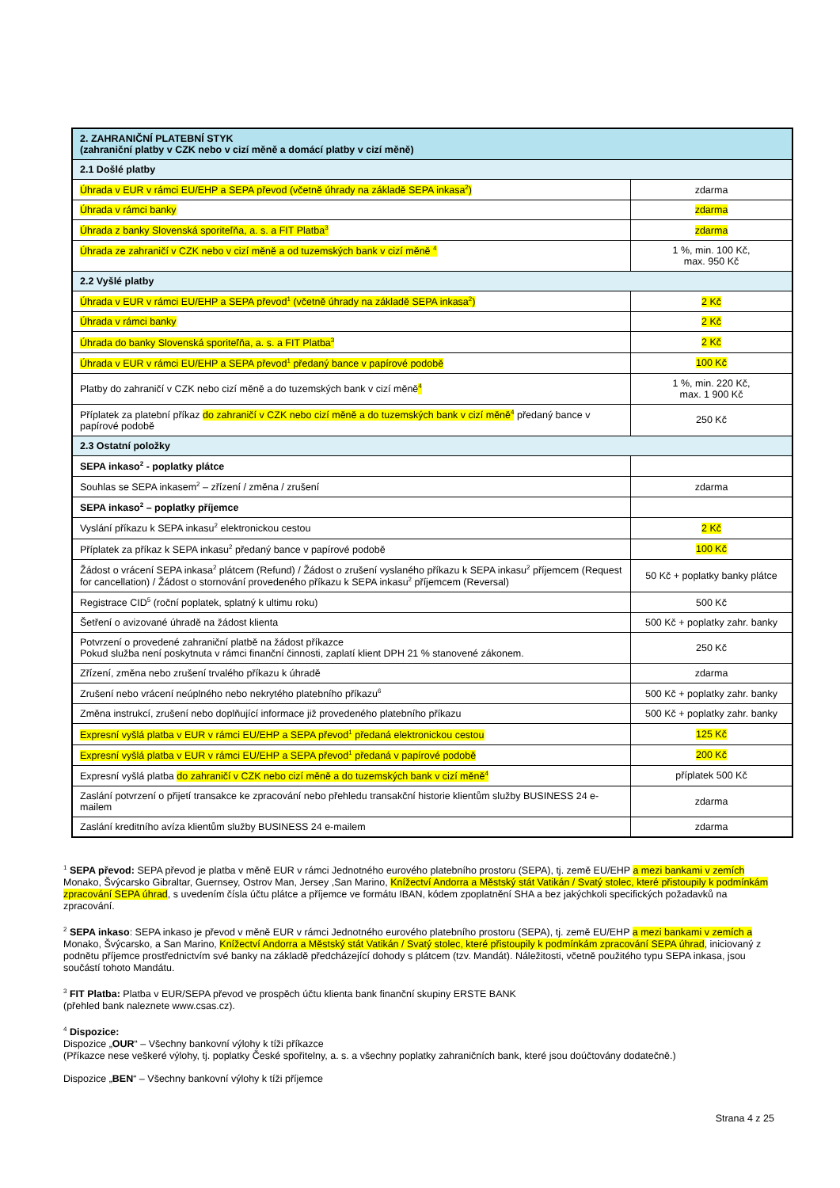| 2. ZAHRANIČNÍ PLATEBNÍ STYK (zahraniční platby v CZK nebo v cizí měně a domácí platby v cizí měně) | |
| --- | --- |
| 2.1 Došlé platby | |
| Úhrada v EUR v rámci EU/EHP a SEPA převod (včetně úhrady na základě SEPA inkasa<sup>2</sup>) | zdarma |
| Úhrada v rámci banky | zdarma |
| Úhrada z banky Slovenská sporiteľňa, a. s. a FIT Platba<sup>3</sup> | zdarma |
| Úhrada ze zahraničí v CZK nebo v cizí měně a od tuzemských bank v cizí měně <sup>4</sup> | 1 %, min. 100 Kč, max. 950 Kč |
| 2.2 Vyšlé platby | |
| Úhrada v EUR v rámci EU/EHP a SEPA převod<sup>1</sup> (včetně úhrady na základě SEPA inkasa<sup>2</sup>) | 2 Kč |
| Úhrada v rámci banky | 2 Kč |
| Úhrada do banky Slovenská sporiteľňa, a. s. a FIT Platba<sup>3</sup> | 2 Kč |
| Úhrada v EUR v rámci EU/EHP a SEPA převod<sup>1</sup> předaný bance v papírové podobě | 100 Kč |
| Platby do zahraničí v CZK nebo cizí měně a do tuzemských bank v cizí měně <sup>4</sup> | 1 %, min. 220 Kč, max. 1 900 Kč |
| Příplatek za platební příkaz do zahraničí v CZK nebo cizí měně a do tuzemských bank v cizí měně<sup>4</sup> předaný bance v papírové podobě | 250 Kč |
| 2.3 Ostatní položky | |
| SEPA inkaso<sup>2</sup> - poplatky plátce | |
| Souhlas se SEPA inkasem<sup>2</sup> – zřízení / změna / zrušení | zdarma |
| SEPA inkaso<sup>2</sup> – poplatky příjemce | |
| Vyslání příkazu k SEPA inkasu<sup>2</sup> elektronickou cestou | 2 Kč |
| Příplatek za příkaz k SEPA inkasu<sup>2</sup> předaný bance v papírové podobě | 100 Kč |
| Žádost o vrácení SEPA inkasa<sup>2</sup> plátcem (Refund) / Žádost o zrušení vyslaného příkazu k SEPA inkasu<sup>2</sup> příjemcem (Request for cancellation) / Žádost o stornování provedeného příkazu k SEPA inkasu<sup>2</sup> příjemcem (Reversal) | 50 Kč + poplatky banky plátce |
| Registrace CID<sup>5</sup> (roční poplatek, splatný k ultimu roku) | 500 Kč |
| Šetření o avizované úhradě na žádost klienta | 500 Kč + poplatky zahr. banky |
| Potvrzení o provedené zahraniční platbě na žádost příkazce Pokud služba není poskytnuta v rámci finanční činnosti, zaplatí klient DPH 21 % stanovené zákonem. | 250 Kč |
| Zřízení, změna nebo zrušení trvalého příkazu k úhradě | zdarma |
| Zrušení nebo vrácení neúplného nebo nekrytého platebního příkazu<sup>6</sup> | 500 Kč + poplatky zahr. banky |
| Změna instrukcí, zrušení nebo doplňující informace již provedeného platebního příkazu | 500 Kč + poplatky zahr. banky |
| Expresní vyšlá platba v EUR v rámci EU/EHP a SEPA převod<sup>1</sup> předaná elektronickou cestou | 125 Kč |
| Expresní vyšlá platba v EUR v rámci EU/EHP a SEPA převod<sup>1</sup> předaná v papírové podobě | 200 Kč |
| Expresní vyšlá platba do zahraničí v CZK nebo cizí měně a do tuzemských bank v cizí měně<sup>4</sup> | příplatek 500 Kč |
| Zaslání potvrzení o přijetí transakce ke zpracování nebo přehledu transakční historie klientům služby BUSINESS 24 e-mailem | zdarma |
| Zaslání kreditního avíza klientům služby BUSINESS 24 e-mailem | zdarma |
<sup>1</sup> SEPA převod: SEPA převod je platba v měně EUR v rámci Jednotného eurového platebního prostoru (SEPA), tj. země EU/EHP a mezi bankami v zemích Monako, Švýcarsko Gibraltar, Guernsey, Ostrov Man, Jersey ,San Marino, Knížectví Andorra a Městský stát Vatikán / Svatý stolec, které přistoupily k podmínkám zpracování SEPA úhrad, s uvedením čísla účtu plátce a příjemce ve formátu IBAN, kódem zpoplatnění SHA a bez jakýchkoli specifických požadavků na zpracování.
<sup>2</sup> SEPA inkaso: SEPA inkaso je převod v měně EUR v rámci Jednotného eurového platebního prostoru (SEPA), tj. země EU/EHP a mezi bankami v zemích a Monako, Švýcarsko, a San Marino, Knížectví Andorra a Městský stát Vatikán / Svatý stolec, které přistoupily k podmínkám zpracování SEPA úhrad, iniciovaný z podnětu příjemce prostřednictvím své banky na základě předcházející dohody s plátcem (tzv. Mandát). Náležitosti, včetně použitého typu SEPA inkasa, jsou součástí tohoto Mandátu.
<sup>3</sup> FIT Platba: Platba v EUR/SEPA převod ve prospěch účtu klienta bank finanční skupiny ERSTE BANK
(přehled bank naleznete www.csas.cz).
<sup>4</sup> Dispozice:
Dispozice „OUR“ – Všechny bankovní výlohy k tíži příkazce
(Příkazce nese veškeré výlohy, tj. poplatky České spořitelny, a. s. a všechny poplatky zahraničních bank, které jsou doúčtovány dodatečně.)
Dispozice „BEN“ – Všechny bankovní výlohy k tíži příjemce
Strana 4 z 25